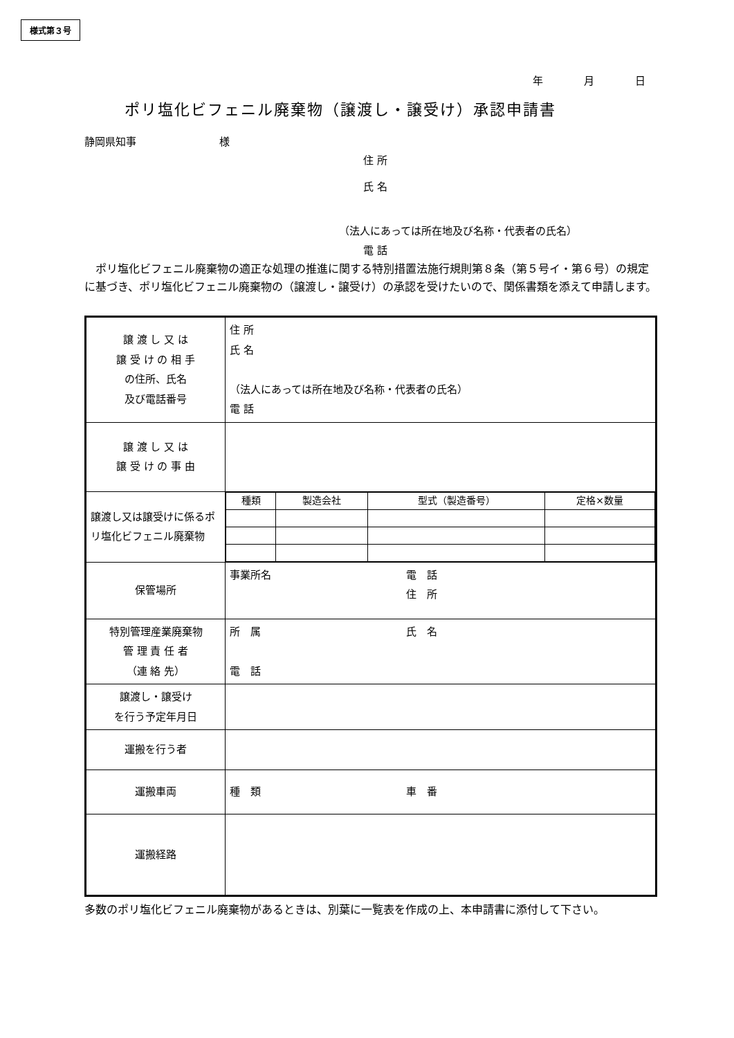様式第３号
年　月　日
ポリ塩化ビフェニル廃棄物（譲渡し・譲受け）承認申請書
静岡県知事　　　　　　　　様
住 所
氏 名
（法人にあっては所在地及び名称・代表者の氏名）
電 話
　ポリ塩化ビフェニル廃棄物の適正な処理の推進に関する特別措置法施行規則第８条（第５号イ・第６号）の規定に基づき、ポリ塩化ビフェニル廃棄物の（譲渡し・譲受け）の承認を受けたいので、関係書類を添えて申請します。
| 譲 渡 し 又 は 譲 受 け の 相 手 の住所、氏名 及び電話番号 | 住 所 氏 名 （法人にあっては所在地及び名称・代表者の氏名） 電 話 |
| 譲 渡 し 又 は 譲 受 け の 事 由 | |
| 譲渡し又は譲受けに係るポリ塩化ビフェニル廃棄物 | / 種類 / 製造会社 / 型式（製造番号） / 定格×数量 / |
| 保管場所 | 事業所名 電 話 住 所 |
| 特別管理産業廃棄物 管 理 責 任 者 （連 絡 先） | 所 属 氏 名 電 話 |
| 譲渡し・譲受け を行う予定年月日 | |
| 運搬を行う者 | |
| 運搬車両 | 種 類 車 番 |
| 運搬経路 | |
　多数のポリ塩化ビフェニル廃棄物があるときは、別葉に一覧表を作成の上、本申請書に添付して下さい。